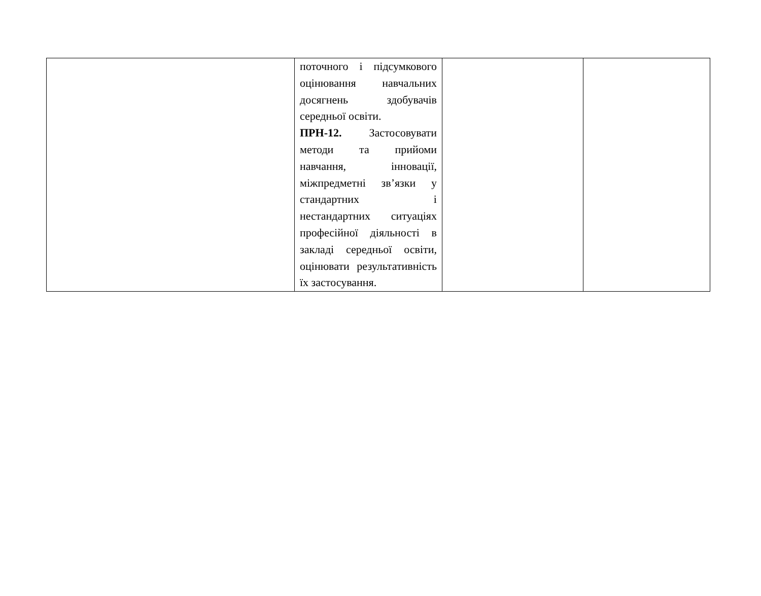| | поточного і підсумкового оцінювання навчальних досягнень здобувачів середньої освіти. ПРН-12. Застосовувати методи та прийоми навчання, інновації, міжпредметні зв’язки у стандартних і нестандартних ситуаціях професійної діяльності в закладі середньої освіти, оцінювати результативність їх застосування. | | |